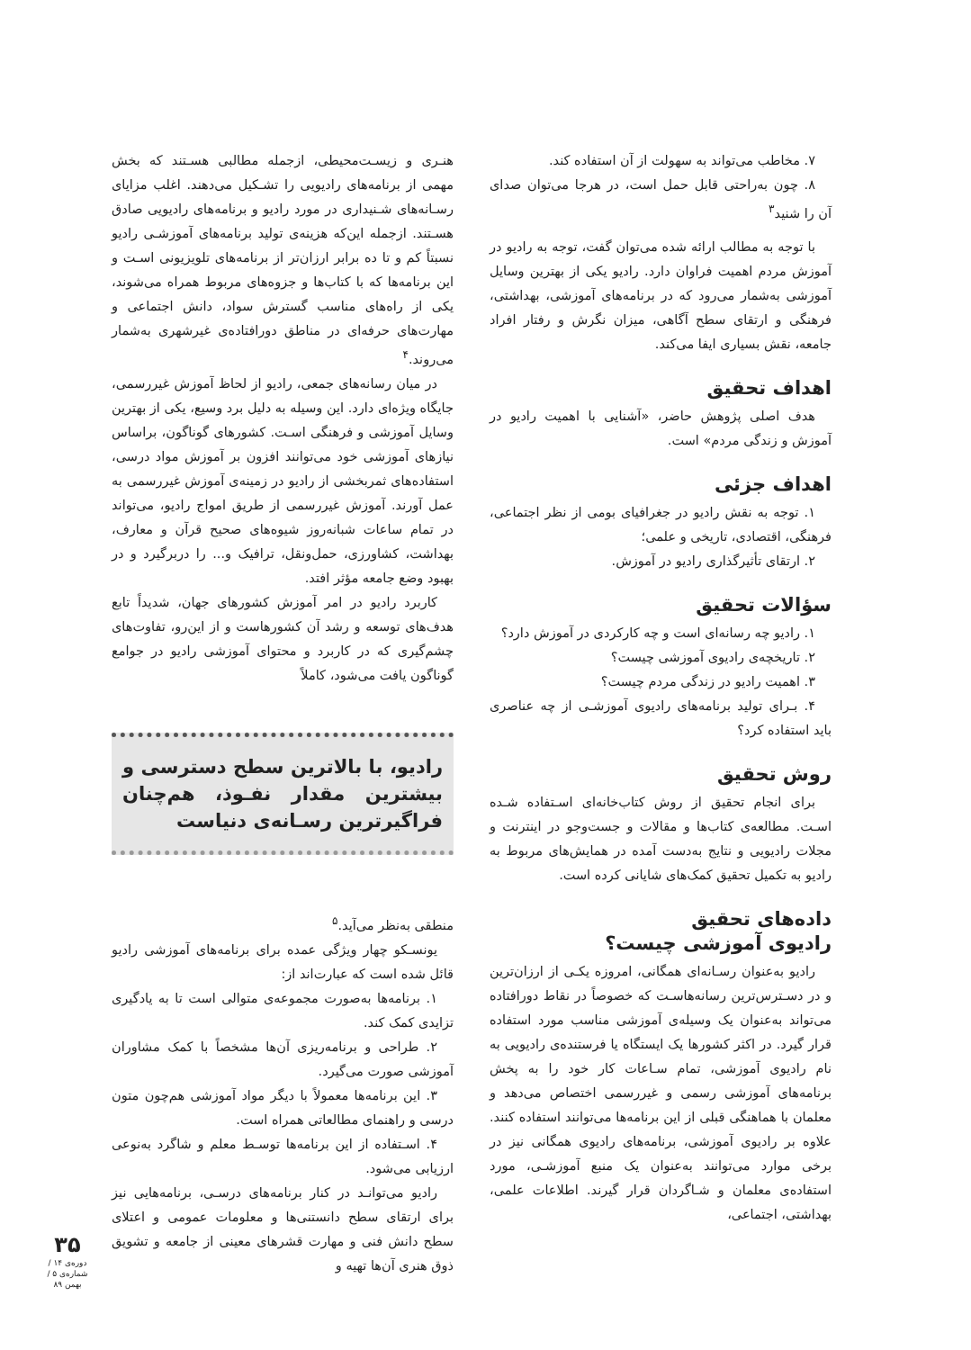۷. مخاطب می‌تواند به سهولت از آن استفاده کند.
۸. چون به‌راحتی قابل حمل است، در هرجا می‌توان صدای آن را شنید<sup>۳</sup>
با توجه به مطالب ارائه شده می‌توان گفت، توجه به رادیو در آموزش مردم اهمیت فراوان دارد. رادیو یکی از بهترین وسایل آموزشی به‌شمار می‌رود که در برنامه‌های آموزشی، بهداشتی، فرهنگی و ارتقای سطح آگاهی، میزان نگرش و رفتار افراد جامعه، نقش بسیاری ایفا می‌کند.
اهداف تحقیق
هدف اصلی پژوهش حاضر، «آشنایی با اهمیت رادیو در آموزش و زندگی مردم» است.
اهداف جزئی
۱. توجه به نقش رادیو در جغرافیای بومی از نظر اجتماعی، فرهنگی، اقتصادی، تاریخی و علمی؛
۲. ارتقای تأثیرگذاری رادیو در آموزش.
سؤالات تحقیق
۱. رادیو چه رسانه‌ای است و چه کارکردی در آموزش دارد؟
۲. تاریخچه‌ی رادیوی آموزشی چیست؟
۳. اهمیت رادیو در زندگی مردم چیست؟
۴. بـرای تولید برنامه‌های رادیوی آموزشـی از چه عناصری باید استفاده کرد؟
روش تحقیق
برای انجام تحقیق از روش کتاب‌خانه‌ای اسـتفاده شـده اسـت. مطالعه‌ی کتاب‌ها و مقالات و جست‌وجو در اینترنت و مجلات رادیویی و نتایج به‌دست آمده در همایش‌های مربوط به رادیو به تکمیل تحقیق کمک‌های شایانی کرده است.
داده‌های تحقیق
رادیوی آموزشی چیست؟
رادیو به‌عنوان رسـانه‌ای همگانی، امروزه یکـی از ارزان‌ترین و در دسـترس‌ترین رسانه‌هاسـت که خصوصاً در نقاط دورافتاده می‌تواند به‌عنوان یک وسیله‌ی آموزشی مناسب مورد استفاده قرار گیرد. در اکثر کشورها یک ایستگاه یا فرستنده‌ی رادیویی به نام رادیوی آموزشی، تمام سـاعات کار خود را به پخش برنامه‌های آموزشی رسمی و غیررسمی اختصاص می‌دهد و معلمان با هماهنگی قبلی از این برنامه‌ها می‌توانند استفاده کنند. علاوه بر رادیوی آموزشی، برنامه‌های رادیوی همگانی نیز در برخی موارد می‌توانند به‌عنوان یک منبع آموزشـی، مورد استفاده‌ی معلمان و شـاگردان قرار گیرند. اطلاعات علمی، بهداشتی، اجتماعی،
هنـری و زیسـت‌محیطی، ازجمله مطالبی هسـتند که بخش مهمی از برنامه‌های رادیویی را تشـکیل می‌دهند. اغلب مزایای رسـانه‌های شـنیداری در مورد رادیو و برنامه‌های رادیویی صادق هسـتند. ازجمله این‌که هزینه‌ی تولید برنامه‌های آموزشـی رادیو نسبتاً کم و تا ده برابر ارزان‌تر از برنامه‌های تلویزیونی اسـت و این برنامه‌ها که با کتاب‌ها و جزوه‌های مربوط همراه می‌شوند، یکی از راه‌های مناسب گسترش سواد، دانش اجتماعی و مهارت‌های حرفه‌ای در مناطق دورافتاده‌ی غیرشهری به‌شمار می‌روند.<sup>۴</sup>
در میان رسانه‌های جمعی، رادیو از لحاظ آموزش غیررسمی، جایگاه ویژه‌ای دارد. این وسیله به دلیل برد وسیع، یکی از بهترین وسایل آموزشی و فرهنگی اسـت. کشورهای گوناگون، براساس نیازهای آموزشی خود می‌توانند افزون بر آموزش مواد درسی، استفاده‌های ثمربخشی از رادیو در زمینه‌ی آموزش غیررسمی به عمل آورند. آموزش غیررسمی از طریق امواج رادیو، می‌تواند در تمام ساعات شبانه‌روز شیوه‌های صحیح قرآن و معارف، بهداشت، کشاورزی، حمل‌ونقل، ترافیک و... را دربرگیرد و در بهبود وضع جامعه مؤثر افتد.
کاربرد رادیو در امر آموزش کشورهای جهان، شدیداً تابع هدف‌های توسعه و رشد آن کشورهاست و از این‌رو، تفاوت‌های چشم‌گیری که در کاربرد و محتوای آموزشی رادیو در جوامع گوناگون یافت می‌شود، کاملاً
رادیو، با بالاترین سطح دسترسی و بیشترین مقدار نفـوذ، هم‌چنان فراگیرترین رسـانه‌ی دنیاست
منطقی به‌نظر می‌آید.<sup>۵</sup>
یونسـکو چهار ویژگی عمده برای برنامه‌های آموزشی رادیو قائل شده است که عبارت‌اند از:
۱. برنامه‌ها به‌صورت مجموعه‌ی متوالی است تا به یادگیری تزایدی کمک کند.
۲. طراحی و برنامه‌ریزی آن‌ها مشخصاً با کمک مشاوران آموزشی صورت می‌گیرد.
۳. این برنامه‌ها معمولاً با دیگر مواد آموزشی هم‌چون متون درسی و راهنمای مطالعاتی همراه است.
۴. اسـتفاده از این برنامه‌ها توسـط معلم و شاگرد به‌نوعی ارزیابی می‌شود.
رادیو می‌توانـد در کنار برنامه‌های درسـی، برنامه‌هایی نیز برای ارتقای سطح دانستنی‌ها و معلومات عمومی و اعتلای سطح دانش فنی و مهارت قشرهای معینی از جامعه و تشویق ذوق هنری آن‌ها تهیه و
۳۵
دوره‌ی ۱۴ / شماره‌ی ۵ / بهمن ۸۹